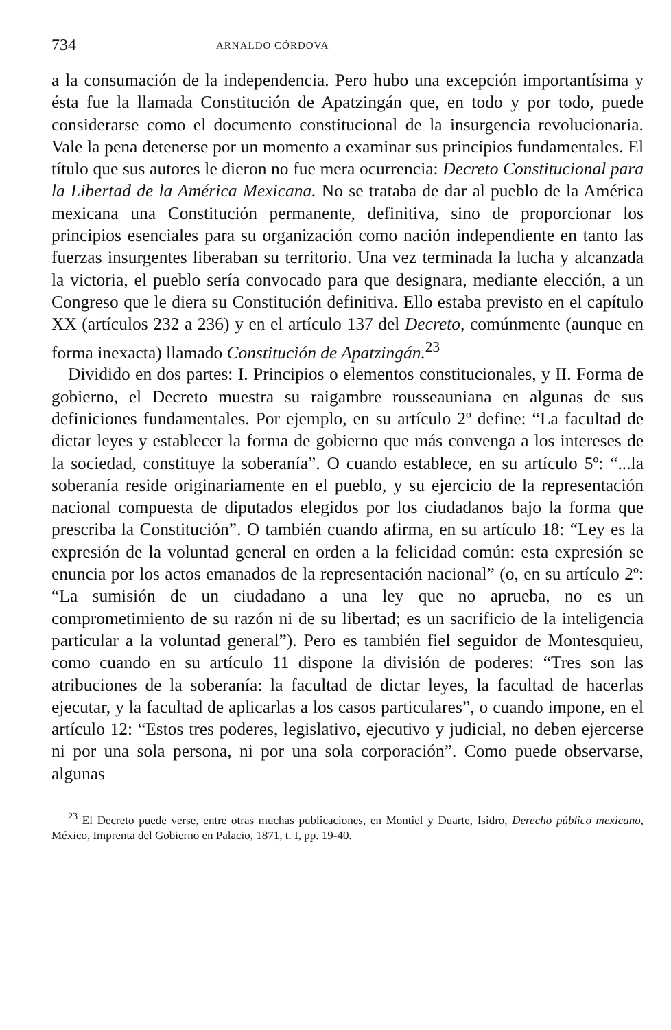734 ARNALDO CÓRDOVA
a la consumación de la independencia. Pero hubo una excepción importantísima y ésta fue la llamada Constitución de Apatzingán que, en todo y por todo, puede considerarse como el documento constitucional de la insurgencia revolucionaria. Vale la pena detenerse por un momento a examinar sus principios fundamentales. El título que sus autores le dieron no fue mera ocurrencia: Decreto Constitucional para la Libertad de la América Mexicana. No se trataba de dar al pueblo de la América mexicana una Constitución permanente, definitiva, sino de proporcionar los principios esenciales para su organización como nación independiente en tanto las fuerzas insurgentes liberaban su territorio. Una vez terminada la lucha y alcanzada la victoria, el pueblo sería convocado para que designara, mediante elección, a un Congreso que le diera su Constitución definitiva. Ello estaba previsto en el capítulo XX (artículos 232 a 236) y en el artículo 137 del Decreto, comúnmente (aunque en forma inexacta) llamado Constitución de Apatzingán.<sup>23</sup>
Dividido en dos partes: I. Principios o elementos constitucionales, y II. Forma de gobierno, el Decreto muestra su raigambre rousseauniana en algunas de sus definiciones fundamentales. Por ejemplo, en su artículo 2º define: “La facultad de dictar leyes y establecer la forma de gobierno que más convenga a los intereses de la sociedad, constituye la soberanía”. O cuando establece, en su artículo 5º: “...la soberanía reside originariamente en el pueblo, y su ejercicio de la representación nacional compuesta de diputados elegidos por los ciudadanos bajo la forma que prescriba la Constitución”. O también cuando afirma, en su artículo 18: “Ley es la expresión de la voluntad general en orden a la felicidad común: esta expresión se enuncia por los actos emanados de la representación nacional” (o, en su artículo 2º: “La sumisión de un ciudadano a una ley que no aprueba, no es un comprometimiento de su razón ni de su libertad; es un sacrificio de la inteligencia particular a la voluntad general”). Pero es también fiel seguidor de Montesquieu, como cuando en su artículo 11 dispone la división de poderes: “Tres son las atribuciones de la soberanía: la facultad de dictar leyes, la facultad de hacerlas ejecutar, y la facultad de aplicarlas a los casos particulares”, o cuando impone, en el artículo 12: “Estos tres poderes, legislativo, ejecutivo y judicial, no deben ejercerse ni por una sola persona, ni por una sola corporación”. Como puede observarse, algunas
<sup>23</sup> El Decreto puede verse, entre otras muchas publicaciones, en Montiel y Duarte, Isidro, Derecho público mexicano, México, Imprenta del Gobierno en Palacio, 1871, t. I, pp. 19-40.